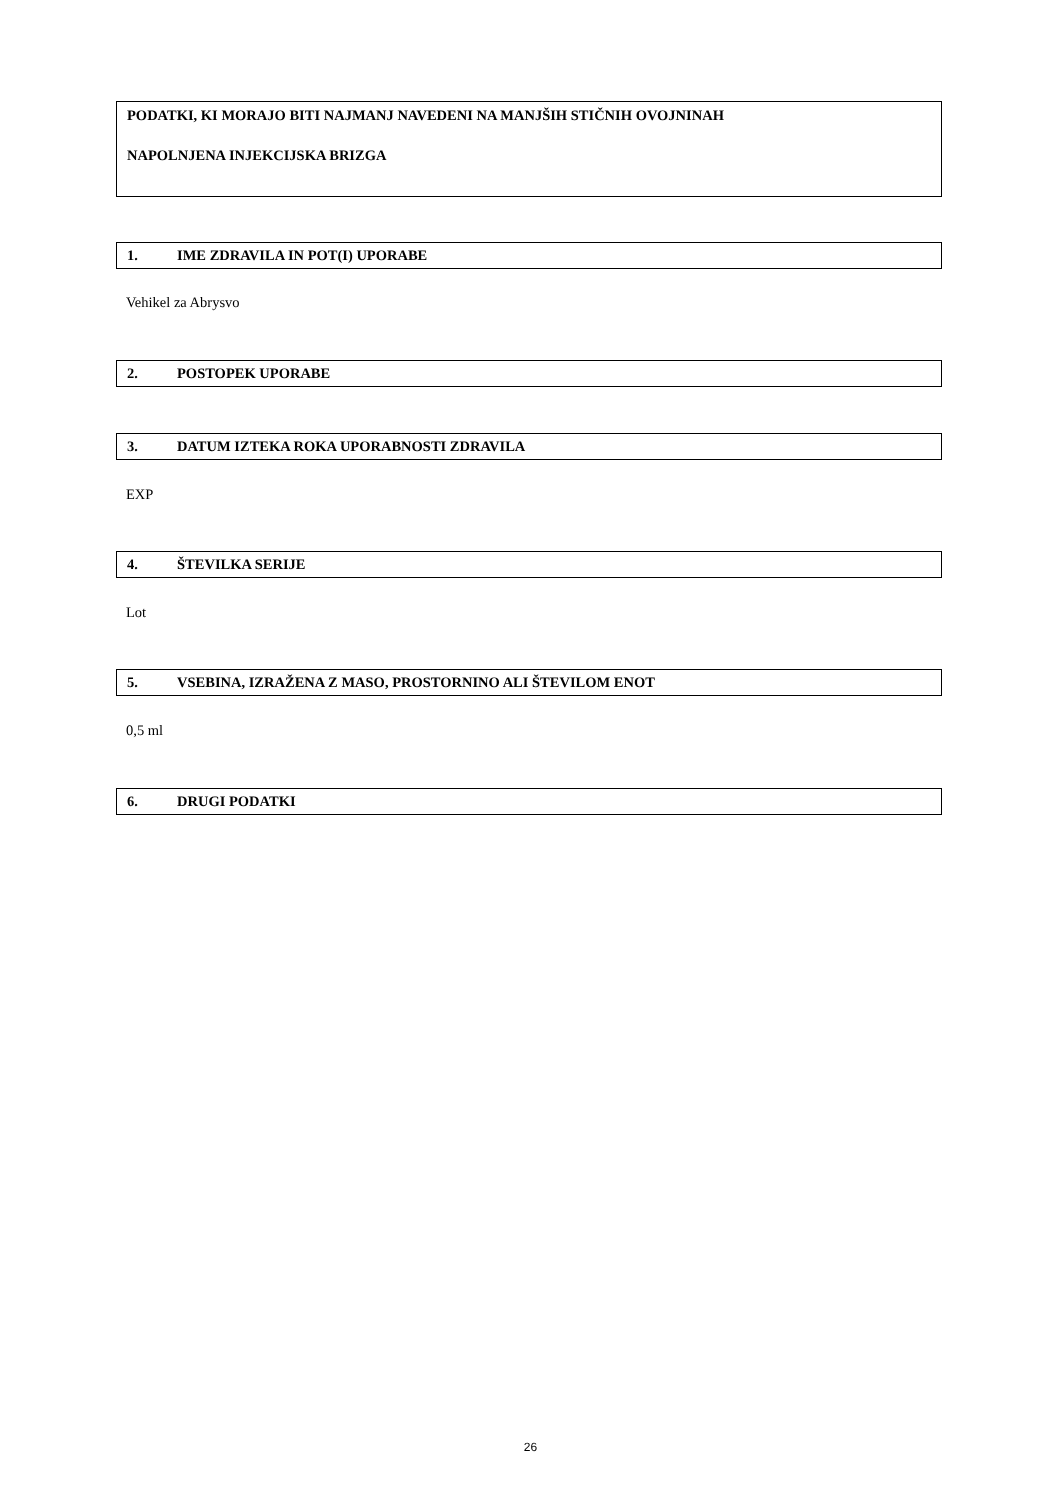PODATKI, KI MORAJO BITI NAJMANJ NAVEDENI NA MANJŠIH STIČNIH OVOJNINAH
NAPOLNJENA INJEKCIJSKA BRIZGA
1. IME ZDRAVILA IN POT(I) UPORABE
Vehikel za Abrysvo
2. POSTOPEK UPORABE
3. DATUM IZTEKA ROKA UPORABNOSTI ZDRAVILA
EXP
4. ŠTEVILKA SERIJE
Lot
5. VSEBINA, IZRAŽENA Z MASO, PROSTORNINO ALI ŠTEVILOM ENOT
0,5 ml
6. DRUGI PODATKI
26